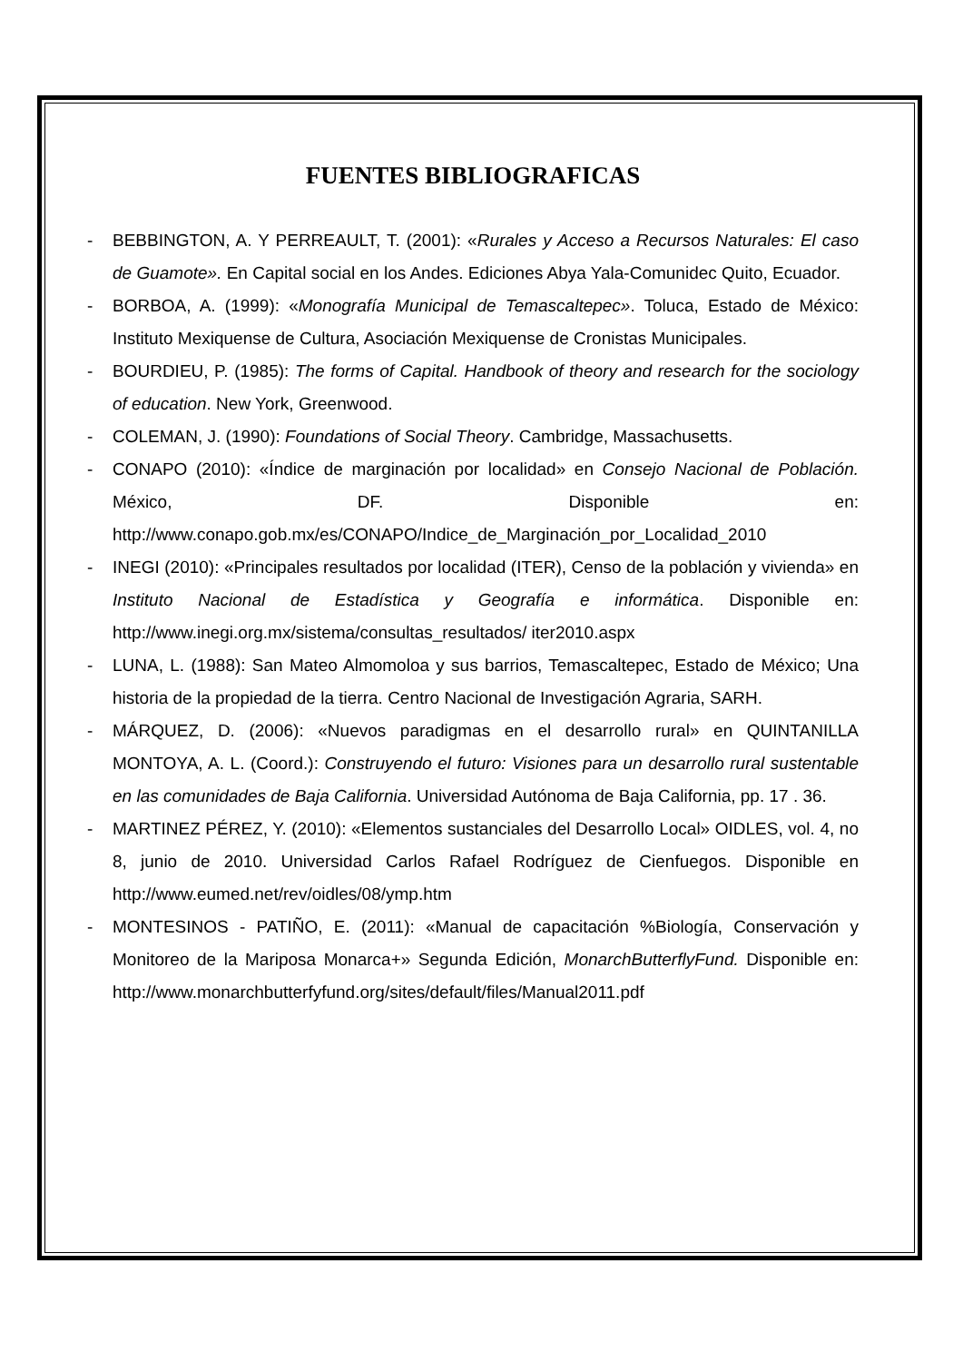FUENTES BIBLIOGRAFICAS
- BEBBINGTON, A. Y PERREAULT, T. (2001): «Rurales y Acceso a Recursos Naturales: El caso de Guamote». En Capital social en los Andes. Ediciones Abya Yala-Comunidec Quito, Ecuador.
- BORBOA, A. (1999): «Monografía Municipal de Temascaltepec». Toluca, Estado de México: Instituto Mexiquense de Cultura, Asociación Mexiquense de Cronistas Municipales.
- BOURDIEU, P. (1985): The forms of Capital. Handbook of theory and research for the sociology of education. New York, Greenwood.
- COLEMAN, J. (1990): Foundations of Social Theory. Cambridge, Massachusetts.
- CONAPO (2010): «Índice de marginación por localidad» en Consejo Nacional de Población. México, DF. Disponible en: http://www.conapo.gob.mx/es/CONAPO/Indice_de_Marginación_por_Localidad_2010
- INEGI (2010): «Principales resultados por localidad (ITER), Censo de la población y vivienda» en Instituto Nacional de Estadística y Geografía e informática. Disponible en: http://www.inegi.org.mx/sistema/consultas_resultados/ iter2010.aspx
- LUNA, L. (1988): San Mateo Almomoloa y sus barrios, Temascaltepec, Estado de México; Una historia de la propiedad de la tierra. Centro Nacional de Investigación Agraria, SARH.
- MÁRQUEZ, D. (2006): «Nuevos paradigmas en el desarrollo rural» en QUINTANILLA MONTOYA, A. L. (Coord.): Construyendo el futuro: Visiones para un desarrollo rural sustentable en las comunidades de Baja California. Universidad Autónoma de Baja California, pp. 17 . 36.
- MARTINEZ PÉREZ, Y. (2010): «Elementos sustanciales del Desarrollo Local» OIDLES, vol. 4, no 8, junio de 2010. Universidad Carlos Rafael Rodríguez de Cienfuegos. Disponible en http://www.eumed.net/rev/oidles/08/ymp.htm
- MONTESINOS - PATIÑO, E. (2011): «Manual de capacitación %Biología, Conservación y Monitoreo de la Mariposa Monarca+» Segunda Edición, MonarchButterflyFund. Disponible en: http://www.monarchbutterfyfund.org/sites/default/files/Manual2011.pdf